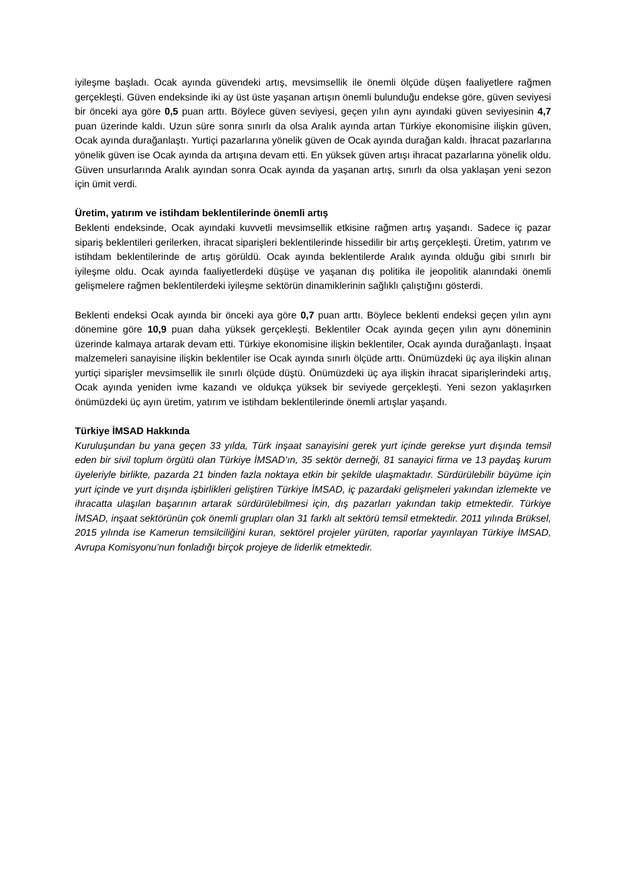iyileşme başladı. Ocak ayında güvendeki artış, mevsimsellik ile önemli ölçüde düşen faaliyetlere rağmen gerçekleşti. Güven endeksinde iki ay üst üste yaşanan artışın önemli bulunduğu endekse göre, güven seviyesi bir önceki aya göre 0,5 puan arttı. Böylece güven seviyesi, geçen yılın aynı ayındaki güven seviyesinin 4,7 puan üzerinde kaldı. Uzun süre sonra sınırlı da olsa Aralık ayında artan Türkiye ekonomisine ilişkin güven, Ocak ayında durağanlaştı. Yurtiçi pazarlarına yönelik güven de Ocak ayında durağan kaldı. İhracat pazarlarına yönelik güven ise Ocak ayında da artışına devam etti. En yüksek güven artışı ihracat pazarlarına yönelik oldu. Güven unsurlarında Aralık ayından sonra Ocak ayında da yaşanan artış, sınırlı da olsa yaklaşan yeni sezon için ümit verdi.
Üretim, yatırım ve istihdam beklentilerinde önemli artış
Beklenti endeksinde, Ocak ayındaki kuvvetli mevsimsellik etkisine rağmen artış yaşandı. Sadece iç pazar sipariş beklentileri gerilerken, ihracat siparişleri beklentilerinde hissedilir bir artış gerçekleşti. Üretim, yatırım ve istihdam beklentilerinde de artış görüldü. Ocak ayında beklentilerde Aralık ayında olduğu gibi sınırlı bir iyileşme oldu. Ocak ayında faaliyetlerdeki düşüşe ve yaşanan dış politika ile jeopolitik alanındaki önemli gelişmelere rağmen beklentilerdeki iyileşme sektörün dinamiklerinin sağlıklı çalıştığını gösterdi.
Beklenti endeksi Ocak ayında bir önceki aya göre 0,7 puan arttı. Böylece beklenti endeksi geçen yılın aynı dönemine göre 10,9 puan daha yüksek gerçekleşti. Beklentiler Ocak ayında geçen yılın aynı döneminin üzerinde kalmaya artarak devam etti. Türkiye ekonomisine ilişkin beklentiler, Ocak ayında durağanlaştı. İnşaat malzemeleri sanayisine ilişkin beklentiler ise Ocak ayında sınırlı ölçüde arttı. Önümüzdeki üç aya ilişkin alınan yurtiçi siparişler mevsimsellik ile sınırlı ölçüde düştü. Önümüzdeki üç aya ilişkin ihracat siparişlerindeki artış, Ocak ayında yeniden ivme kazandı ve oldukça yüksek bir seviyede gerçekleşti. Yeni sezon yaklaşırken önümüzdeki üç ayın üretim, yatırım ve istihdam beklentilerinde önemli artışlar yaşandı.
Türkiye İMSAD Hakkında
Kuruluşundan bu yana geçen 33 yılda, Türk inşaat sanayisini gerek yurt içinde gerekse yurt dışında temsil eden bir sivil toplum örgütü olan Türkiye İMSAD’ın, 35 sektör derneği, 81 sanayici firma ve 13 paydaş kurum üyeleriyle birlikte, pazarda 21 binden fazla noktaya etkin bir şekilde ulaşmaktadır. Sürdürülebilir büyüme için yurt içinde ve yurt dışında işbirlikleri geliştiren Türkiye İMSAD, iç pazardaki gelişmeleri yakından izlemekte ve ihracatta ulaşılan başarının artarak sürdürülebilmesi için, dış pazarları yakından takip etmektedir. Türkiye İMSAD, inşaat sektörünün çok önemli grupları olan 31 farklı alt sektörü temsil etmektedir. 2011 yılında Brüksel, 2015 yılında ise Kamerun temsilciliğini kuran, sektörel projeler yürüten, raporlar yayınlayan Türkiye İMSAD, Avrupa Komisyonu’nun fonladığı birçok projeye de liderlik etmektedir.